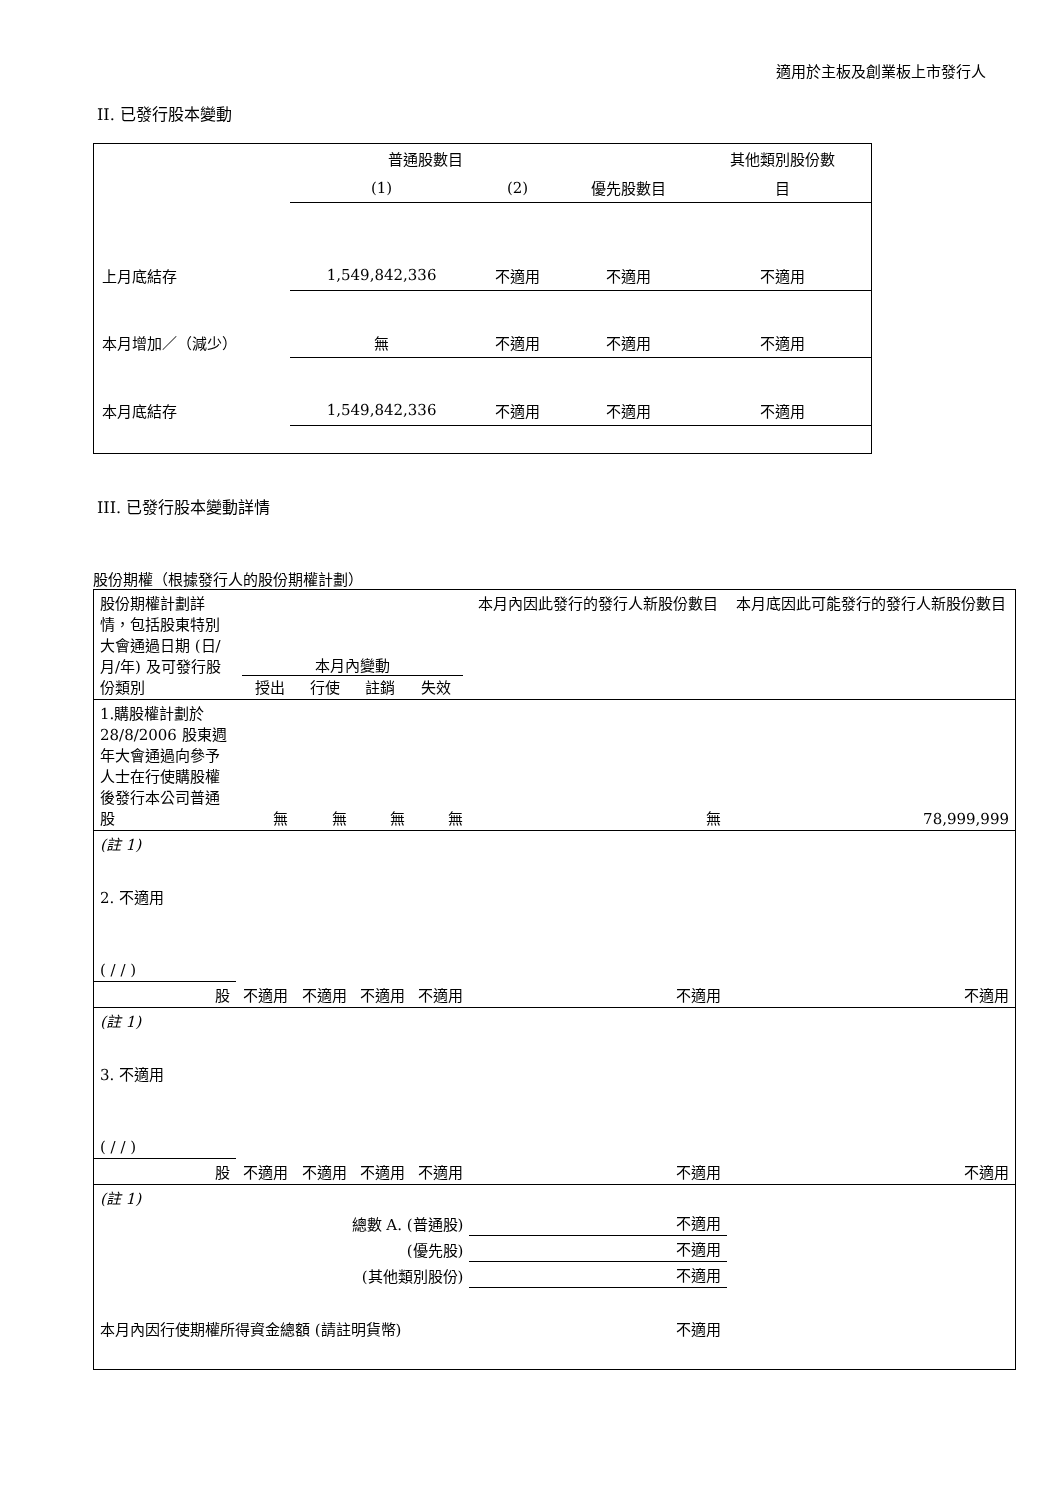適用於主板及創業板上市發行人
II. 已發行股本變動
| | 普通股數目 | | | 其他類別股份數 |
| | (1) | (2) | 優先股數目 | 目 |
| 上月底結存 | 1,549,842,336 | 不適用 | 不適用 | 不適用 |
| 本月增加／（減少） | 無 | 不適用 | 不適用 | 不適用 |
| 本月底結存 | 1,549,842,336 | 不適用 | 不適用 | 不適用 |
III. 已發行股本變動詳情
股份期權（根據發行人的股份期權計劃）
| 股份期權計劃詳情，包括股東特別大會通過日期 (日/月/年) 及可發行股份類別 | 本月內變動 授出 行使 註銷 失效 | | | | 本月內因此發行的發行人新股份數目 | 本月底因此可能發行的發行人新股份數目 |
| 1.購股權計劃於 28/8/2006 股東週年大會通過向參予人士在行使購股權後發行本公司普通股 | 無 | 無 | 無 | 無 | 無 | 78,999,999 |
| (註 1) | | | | | | |
| 2. 不適用 ( / / ) | | | | | | |
| 股 | 不適用 | 不適用 | 不適用 | 不適用 | 不適用 | 不適用 |
| (註 1) | | | | | | |
| 3. 不適用 ( / / ) | | | | | | |
| 股 | 不適用 | 不適用 | 不適用 | 不適用 | 不適用 | 不適用 |
| (註 1) | | | | | | |
| 總數 A. (普通股) | | | | | 不適用 | |
| (優先股) | | | | | 不適用 | |
| (其他類別股份) | | | | | 不適用 | |
| 本月內因行使期權所得資金總額 (請註明貨幣) | | | | 不適用 | | |